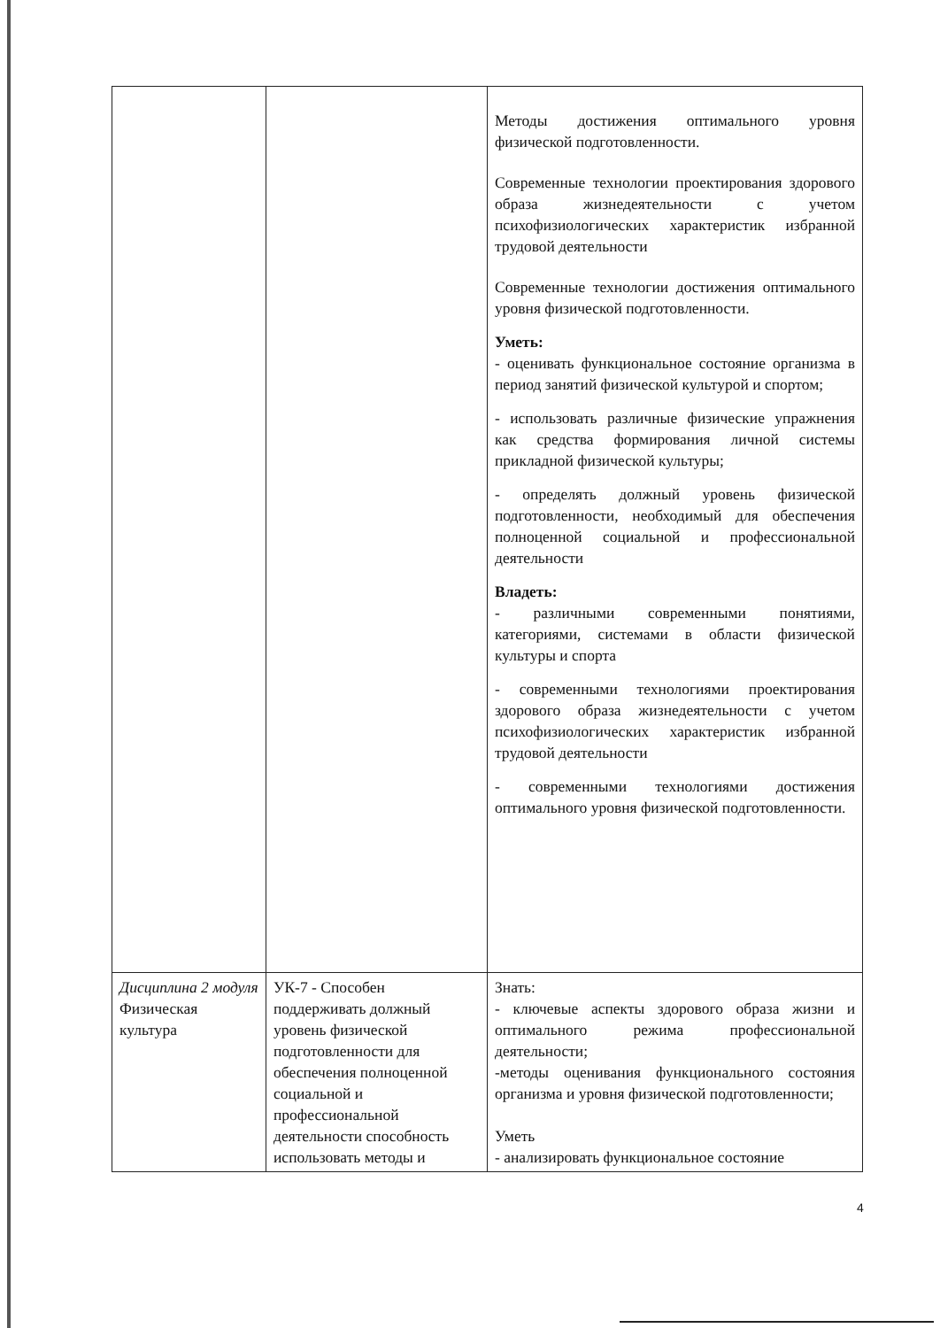| | | Методы достижения оптимального уровня физической подготовленности. Современные технологии проектирования здорового образа жизнедеятельности с учетом психофизиологических характеристик избранной трудовой деятельности Современные технологии достижения оптимального уровня физической подготовленности. Уметь: - оценивать функциональное состояние организма в период занятий физической культурой и спортом; - использовать различные физические упражнения как средства формирования личной системы прикладной физической культуры; - определять должный уровень физической подготовленности, необходимый для обеспечения полноценной социальной и профессиональной деятельности Владеть: - различными современными понятиями, категориями, системами в области физической культуры и спорта - современными технологиями проектирования здорового образа жизнедеятельности с учетом психофизиологических характеристик избранной трудовой деятельности - современными технологиями достижения оптимального уровня физической подготовленности. |
| Дисциплина 2 модуля Физическая культура | УК-7 - Способен поддерживать должный уровень физической подготовленности для обеспечения полноценной социальной и профессиональной деятельности способность использовать методы и | Знать: - ключевые аспекты здорового образа жизни и оптимального режима профессиональной деятельности; -методы оценивания функционального состояния организма и уровня физической подготовленности; Уметь - анализировать функциональное состояние |
4